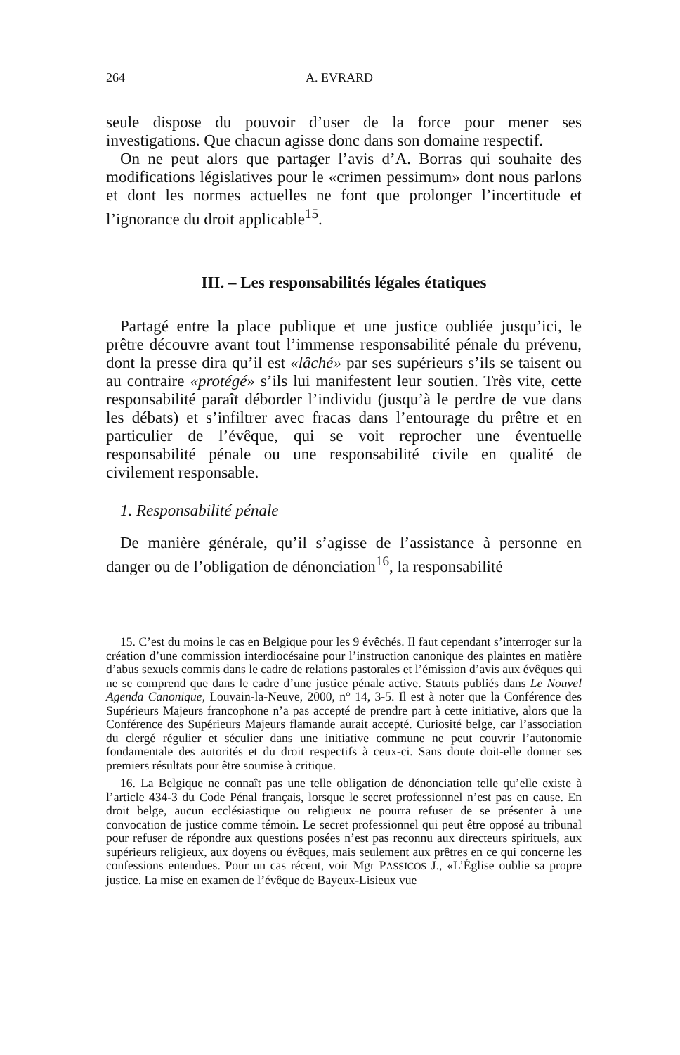264 A. EVRARD
seule dispose du pouvoir d’user de la force pour mener ses investigations. Que chacun agisse donc dans son domaine respectif.
On ne peut alors que partager l’avis d’A. Borras qui souhaite des modifications législatives pour le «crimen pessimum» dont nous parlons et dont les normes actuelles ne font que prolonger l’incertitude et l’ignorance du droit applicable<sup>15</sup>.
III. – Les responsabilités légales étatiques
Partagé entre la place publique et une justice oubliée jusqu’ici, le prêtre découvre avant tout l’immense responsabilité pénale du prévenu, dont la presse dira qu’il est «lâché» par ses supérieurs s’ils se taisent ou au contraire «protégé» s’ils lui manifestent leur soutien. Très vite, cette responsabilité paraît déborder l’individu (jusqu’à le perdre de vue dans les débats) et s’infiltrer avec fracas dans l’entourage du prêtre et en particulier de l’évêque, qui se voit reprocher une éventuelle responsabilité pénale ou une responsabilité civile en qualité de civilement responsable.
1. Responsabilité pénale
De manière générale, qu’il s’agisse de l’assistance à personne en danger ou de l’obligation de dénonciation<sup>16</sup>, la responsabilité
15. C’est du moins le cas en Belgique pour les 9 évêchés. Il faut cependant s’interroger sur la création d’une commission interdiocésaine pour l’instruction canonique des plaintes en matière d’abus sexuels commis dans le cadre de relations pastorales et l’émission d’avis aux évêques qui ne se comprend que dans le cadre d’une justice pénale active. Statuts publiés dans Le Nouvel Agenda Canonique, Louvain-la-Neuve, 2000, n° 14, 3-5. Il est à noter que la Conférence des Supérieurs Majeurs francophone n’a pas accepté de prendre part à cette initiative, alors que la Conférence des Supérieurs Majeurs flamande aurait accepté. Curiosité belge, car l’association du clergé régulier et séculier dans une initiative commune ne peut couvrir l’autonomie fondamentale des autorités et du droit respectifs à ceux-ci. Sans doute doit-elle donner ses premiers résultats pour être soumise à critique.
16. La Belgique ne connaît pas une telle obligation de dénonciation telle qu’elle existe à l’article 434-3 du Code Pénal français, lorsque le secret professionnel n’est pas en cause. En droit belge, aucun ecclésiastique ou religieux ne pourra refuser de se présenter à une convocation de justice comme témoin. Le secret professionnel qui peut être opposé au tribunal pour refuser de répondre aux questions posées n’est pas reconnu aux directeurs spirituels, aux supérieurs religieux, aux doyens ou évêques, mais seulement aux prêtres en ce qui concerne les confessions entendues. Pour un cas récent, voir Mgr PASSICOS J., «L’Église oublie sa propre justice. La mise en examen de l’évêque de Bayeux-Lisieux vue